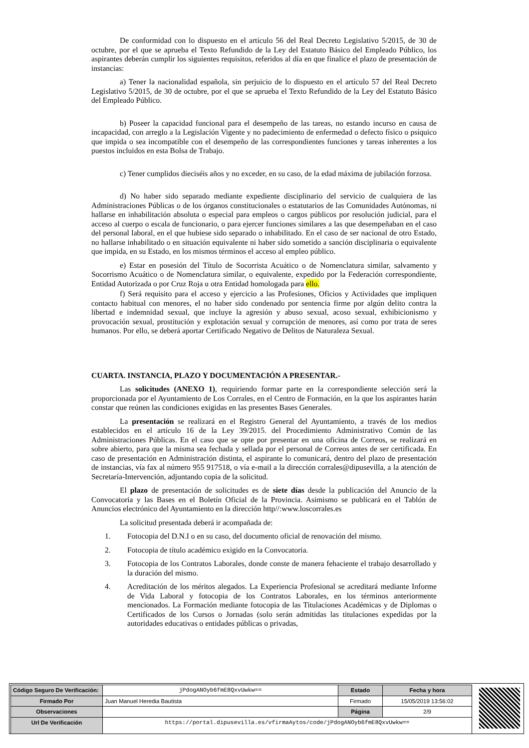De conformidad con lo dispuesto en el artículo 56 del Real Decreto Legislativo 5/2015, de 30 de octubre, por el que se aprueba el Texto Refundido de la Ley del Estatuto Básico del Empleado Público, los aspirantes deberán cumplir los siguientes requisitos, referidos al día en que finalice el plazo de presentación de instancias:
a) Tener la nacionalidad española, sin perjuicio de lo dispuesto en el artículo 57 del Real Decreto Legislativo 5/2015, de 30 de octubre, por el que se aprueba el Texto Refundido de la Ley del Estatuto Básico del Empleado Público.
b) Poseer la capacidad funcional para el desempeño de las tareas, no estando incurso en causa de incapacidad, con arreglo a la Legislación Vigente y no padecimiento de enfermedad o defecto físico o psíquico que impida o sea incompatible con el desempeño de las correspondientes funciones y tareas inherentes a los puestos incluidos en esta Bolsa de Trabajo.
c) Tener cumplidos dieciséis años y no exceder, en su caso, de la edad máxima de jubilación forzosa.
d) No haber sido separado mediante expediente disciplinario del servicio de cualquiera de las Administraciones Públicas o de los órganos constitucionales o estatutarios de las Comunidades Autónomas, ni hallarse en inhabilitación absoluta o especial para empleos o cargos públicos por resolución judicial, para el acceso al cuerpo o escala de funcionario, o para ejercer funciones similares a las que desempeñaban en el caso del personal laboral, en el que hubiese sido separado o inhabilitado. En el caso de ser nacional de otro Estado, no hallarse inhabilitado o en situación equivalente ni haber sido sometido a sanción disciplinaria o equivalente que impida, en su Estado, en los mismos términos el acceso al empleo público.
e) Estar en posesión del Título de Socorrista Acuático o de Nomenclatura similar, salvamento y Socorrismo Acuático o de Nomenclatura similar, o equivalente, expedido por la Federación correspondiente, Entidad Autorizada o por Cruz Roja u otra Entidad homologada para ello.
f) Será requisito para el acceso y ejercicio a las Profesiones, Oficios y Actividades que impliquen contacto habitual con menores, el no haber sido condenado por sentencia firme por algún delito contra la libertad e indemnidad sexual, que incluye la agresión y abuso sexual, acoso sexual, exhibicionismo y provocación sexual, prostitución y explotación sexual y corrupción de menores, así como por trata de seres humanos. Por ello, se deberá aportar Certificado Negativo de Delitos de Naturaleza Sexual.
CUARTA. INSTANCIA, PLAZO Y DOCUMENTACIÓN A PRESENTAR.-
Las solicitudes (ANEXO 1), requiriendo formar parte en la correspondiente selección será la proporcionada por el Ayuntamiento de Los Corrales, en el Centro de Formación, en la que los aspirantes harán constar que reúnen las condiciones exigidas en las presentes Bases Generales.
La presentación se realizará en el Registro General del Ayuntamiento, a través de los medios establecidos en el artículo 16 de la Ley 39/2015. del Procedimiento Administrativo Común de las Administraciones Públicas. En el caso que se opte por presentar en una oficina de Correos, se realizará en sobre abierto, para que la misma sea fechada y sellada por el personal de Correos antes de ser certificada. En caso de presentación en Administración distinta, el aspirante lo comunicará, dentro del plazo de presentación de instancias, vía fax al número 955 917518, o vía e-mail a la dirección corrales@dipusevilla, a la atención de Secretaría-Intervención, adjuntando copia de la solicitud.
El plazo de presentación de solicitudes es de siete días desde la publicación del Anuncio de la Convocatoria y las Bases en el Boletín Oficial de la Provincia. Asimismo se publicará en el Tablón de Anuncios electrónico del Ayuntamiento en la dirección http//:www.loscorrales.es
La solicitud presentada deberá ir acompañada de:
1. Fotocopia del D.N.I o en su caso, del documento oficial de renovación del mismo.
2. Fotocopia de título académico exigido en la Convocatoria.
3. Fotocopia de los Contratos Laborales, donde conste de manera fehaciente el trabajo desarrollado y la duración del mismo.
4. Acreditación de los méritos alegados. La Experiencia Profesional se acreditará mediante Informe de Vida Laboral y fotocopia de los Contratos Laborales, en los términos anteriormente mencionados. La Formación mediante fotocopia de las Titulaciones Académicas y de Diplomas o Certificados de los Cursos o Jornadas (solo serán admitidas las titulaciones expedidas por la autoridades educativas o entidades públicas o privadas,
| Código Seguro De Verificación: | jPdogANOyb6fmE8QxvUwkw== | Estado | Fecha y hora |
| Firmado Por | Juan Manuel Heredia Bautista | Firmado | 15/05/2019 13:56:02 |
| Observaciones | | Página | 2/9 |
| Url De Verificación | https://portal.dipusevilla.es/vfirmaAytos/code/jPdogANOyb6fmE8QxvUwkw== | | |